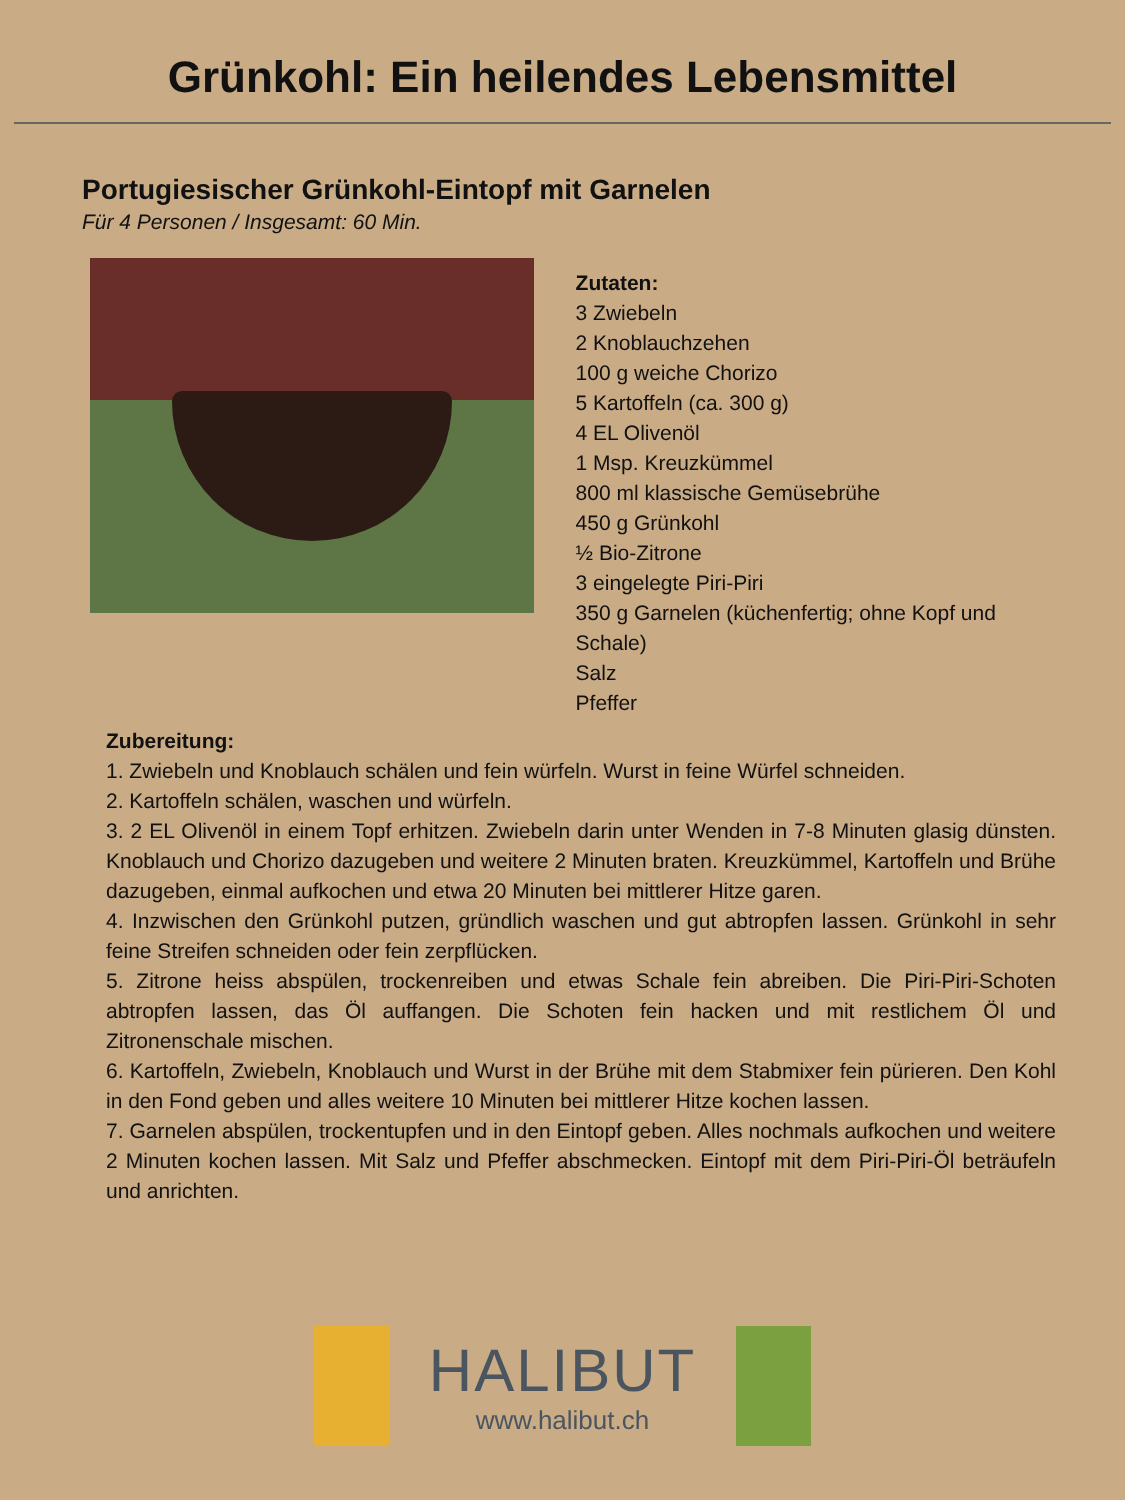Grünkohl: Ein heilendes Lebensmittel
Portugiesischer Grünkohl-Eintopf mit Garnelen
Für 4 Personen / Insgesamt: 60 Min.
Zutaten:
3 Zwiebeln
2 Knoblauchzehen
100 g weiche Chorizo
5 Kartoffeln (ca. 300 g)
4 EL Olivenöl
1 Msp. Kreuzkümmel
800 ml klassische Gemüsebrühe
450 g Grünkohl
½ Bio-Zitrone
3 eingelegte Piri-Piri
350 g Garnelen (küchenfertig; ohne Kopf und Schale)
Salz
Pfeffer
Zubereitung:
1. Zwiebeln und Knoblauch schälen und fein würfeln. Wurst in feine Würfel schneiden.
2. Kartoffeln schälen, waschen und würfeln.
3. 2 EL Olivenöl in einem Topf erhitzen. Zwiebeln darin unter Wenden in 7-8 Minuten glasig dünsten. Knoblauch und Chorizo dazugeben und weitere 2 Minuten braten. Kreuzkümmel, Kartoffeln und Brühe dazugeben, einmal aufkochen und etwa 20 Minuten bei mittlerer Hitze garen.
4. Inzwischen den Grünkohl putzen, gründlich waschen und gut abtropfen lassen. Grünkohl in sehr feine Streifen schneiden oder fein zerpflücken.
5. Zitrone heiss abspülen, trockenreiben und etwas Schale fein abreiben. Die Piri-Piri-Schoten abtropfen lassen, das Öl auffangen. Die Schoten fein hacken und mit restlichem Öl und Zitronenschale mischen.
6. Kartoffeln, Zwiebeln, Knoblauch und Wurst in der Brühe mit dem Stabmixer fein pürieren. Den Kohl in den Fond geben und alles weitere 10 Minuten bei mittlerer Hitze kochen lassen.
7. Garnelen abspülen, trockentupfen und in den Eintopf geben. Alles nochmals aufkochen und weitere 2 Minuten kochen lassen. Mit Salz und Pfeffer abschmecken. Eintopf mit dem Piri-Piri-Öl beträufeln und anrichten.
HALIBUT
www.halibut.ch